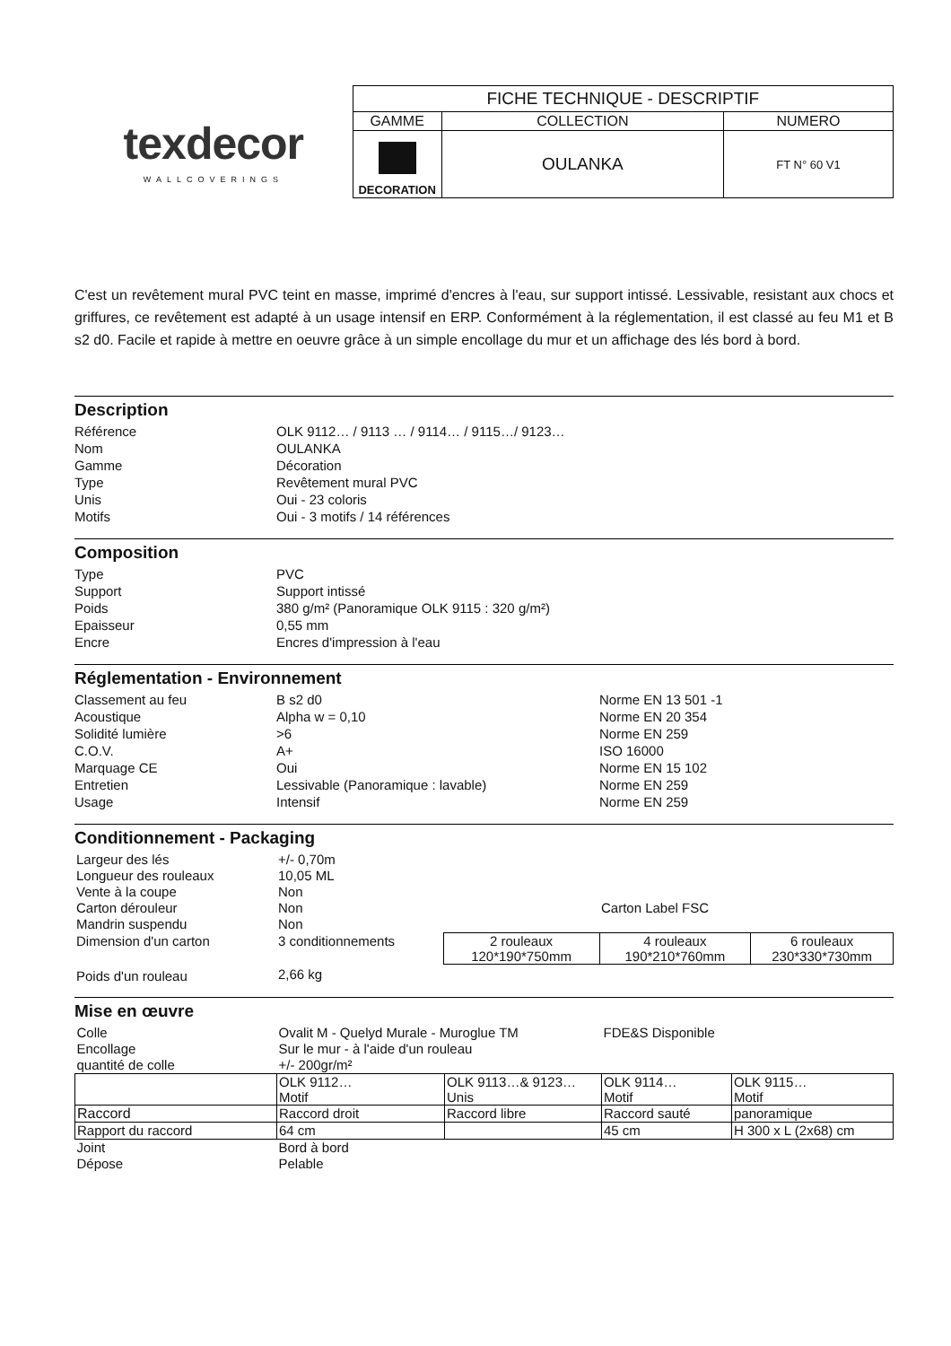texdecor
WALLCOVERINGS
| FICHE TECHNIQUE - DESCRIPTIF | | |
| GAMME | COLLECTION | NUMERO |
| DECORATION | OULANKA | FT N° 60 V1 |
C'est un revêtement mural PVC teint en masse, imprimé d'encres à l'eau, sur support intissé. Lessivable, resistant aux chocs et griffures, ce revêtement est adapté à un usage intensif en ERP. Conformément à la réglementation, il est classé au feu M1 et B s2 d0. Facile et rapide à mettre en oeuvre grâce à un simple encollage du mur et un affichage des lés bord à bord.
Description
| Référence | OLK 9112… / 9113 … / 9114… / 9115…/ 9123… |
| Nom | OULANKA |
| Gamme | Décoration |
| Type | Revêtement mural PVC |
| Unis | Oui - 23 coloris |
| Motifs | Oui - 3 motifs / 14 références |
Composition
| Type | PVC |
| Support | Support intissé |
| Poids | 380 g/m² (Panoramique OLK 9115 : 320 g/m²) |
| Epaisseur | 0,55 mm |
| Encre | Encres d'impression à l'eau |
Réglementation - Environnement
| Classement au feu | B s2 d0 | Norme EN 13 501 -1 |
| Acoustique | Alpha w = 0,10 | Norme EN 20 354 |
| Solidité lumière | >6 | Norme EN 259 |
| C.O.V. | A+ | ISO 16000 |
| Marquage CE | Oui | Norme EN 15 102 |
| Entretien | Lessivable (Panoramique : lavable) | Norme EN 259 |
| Usage | Intensif | Norme EN 259 |
Conditionnement - Packaging
| Largeur des lés | +/- 0,70m | | | |
| Longueur des rouleaux | 10,05 ML | | | |
| Vente à la coupe | Non | | | |
| Carton dérouleur | Non | | Carton Label FSC | |
| Mandrin suspendu | Non | | | |
| Dimension d'un carton | 3 conditionnements | 2 rouleaux 120*190*750mm | 4 rouleaux 190*210*760mm | 6 rouleaux 230*330*730mm |
| Poids d'un rouleau | 2,66 kg | | | |
Mise en œuvre
| Colle | Ovalit M - Quelyd Murale - Muroglue TM | | FDE&S Disponible | |
| Encollage | Sur le mur - à l'aide d'un rouleau | | | |
| quantité de colle | +/- 200gr/m² | | | |
| | OLK 9112… Motif | OLK 9113…& 9123… Unis | OLK 9114… Motif | OLK 9115… Motif |
| Raccord | Raccord droit | Raccord libre | Raccord sauté | panoramique |
| Rapport du raccord | 64 cm | | 45 cm | H 300 x L (2x68) cm |
| Joint | Bord à bord | | | |
| Dépose | Pelable | | | |